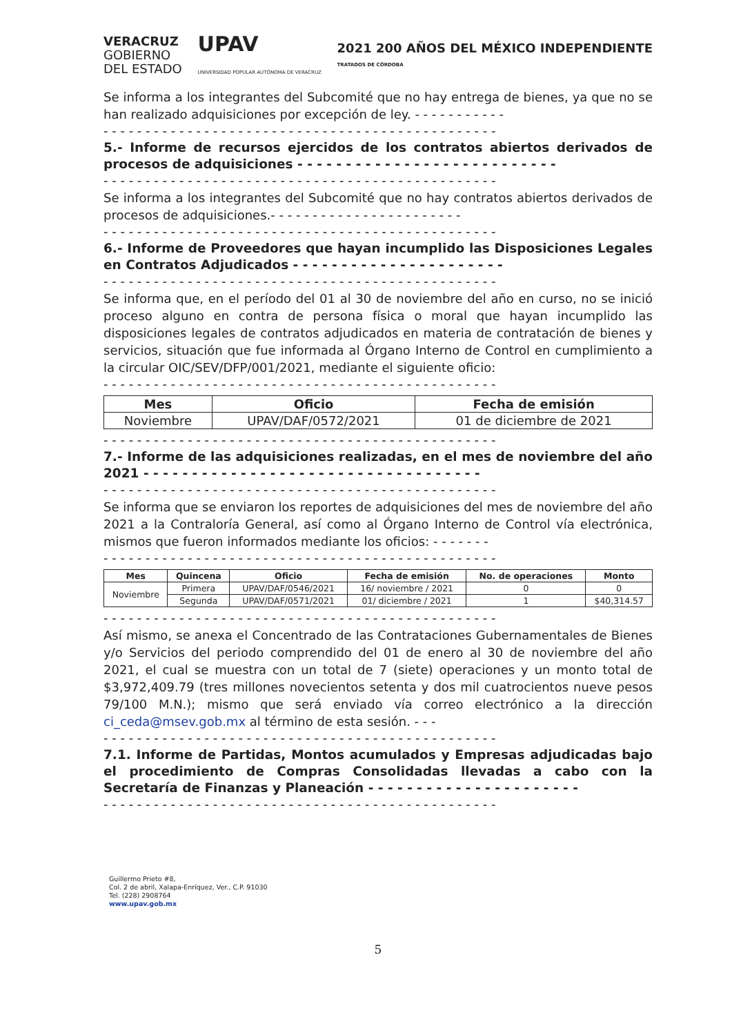VERACRUZ
GOBIERNO
DEL ESTADO
UPAV
UNIVERSIDAD POPULAR AUTÓNOMA DE VERACRUZ
2021 200 AÑOS DEL MÉXICO INDEPENDIENTE
TRATADOS DE CÓRDOBA
Se informa a los integrantes del Subcomité que no hay entrega de bienes, ya que no se han realizado adquisiciones por excepción de ley. - - - - - - - - - - -
- - - - - - - - - - - - - - - - - - - - - - - - - - - - - - - - - - - - - - - - - - - - - - -
5.- Informe de recursos ejercidos de los contratos abiertos derivados de procesos de adquisiciones - - - - - - - - - - - - - - - - - - - - - - - - - - -
- - - - - - - - - - - - - - - - - - - - - - - - - - - - - - - - - - - - - - - - - - - - - - -
Se informa a los integrantes del Subcomité que no hay contratos abiertos derivados de procesos de adquisiciones.- - - - - - - - - - - - - - - - - - - - - - -
- - - - - - - - - - - - - - - - - - - - - - - - - - - - - - - - - - - - - - - - - - - - - - -
6.- Informe de Proveedores que hayan incumplido las Disposiciones Legales en Contratos Adjudicados - - - - - - - - - - - - - - - - - - - - - -
- - - - - - - - - - - - - - - - - - - - - - - - - - - - - - - - - - - - - - - - - - - - - - -
Se informa que, en el período del 01 al 30 de noviembre del año en curso, no se inició proceso alguno en contra de persona física o moral que hayan incumplido las disposiciones legales de contratos adjudicados en materia de contratación de bienes y servicios, situación que fue informada al Órgano Interno de Control en cumplimiento a la circular OIC/SEV/DFP/001/2021, mediante el siguiente oficio:
- - - - - - - - - - - - - - - - - - - - - - - - - - - - - - - - - - - - - - - - - - - - - - -
| Mes | Oficio | Fecha de emisión |
| --- | --- | --- |
| Noviembre | UPAV/DAF/0572/2021 | 01 de diciembre de 2021 |
- - - - - - - - - - - - - - - - - - - - - - - - - - - - - - - - - - - - - - - - - - - - - - -
7.- Informe de las adquisiciones realizadas, en el mes de noviembre del año 2021 - - - - - - - - - - - - - - - - - - - - - - - - - - - - - - - - - - -
- - - - - - - - - - - - - - - - - - - - - - - - - - - - - - - - - - - - - - - - - - - - - - -
Se informa que se enviaron los reportes de adquisiciones del mes de noviembre del año 2021 a la Contraloría General, así como al Órgano Interno de Control vía electrónica, mismos que fueron informados mediante los oficios: - - - - - - -
- - - - - - - - - - - - - - - - - - - - - - - - - - - - - - - - - - - - - - - - - - - - - - -
| Mes | Quincena | Oficio | Fecha de emisión | No. de operaciones | Monto |
| --- | --- | --- | --- | --- | --- |
| Noviembre | Primera | UPAV/DAF/0546/2021 | 16/ noviembre / 2021 | 0 | 0 |
| | Segunda | UPAV/DAF/0571/2021 | 01/ diciembre / 2021 | 1 | $40,314.57 |
- - - - - - - - - - - - - - - - - - - - - - - - - - - - - - - - - - - - - - - - - - - - - - -
Así mismo, se anexa el Concentrado de las Contrataciones Gubernamentales de Bienes y/o Servicios del periodo comprendido del 01 de enero al 30 de noviembre del año 2021, el cual se muestra con un total de 7 (siete) operaciones y un monto total de $3,972,409.79 (tres millones novecientos setenta y dos mil cuatrocientos nueve pesos 79/100 M.N.); mismo que será enviado vía correo electrónico a la dirección ci_ceda@msev.gob.mx al término de esta sesión. - - -
- - - - - - - - - - - - - - - - - - - - - - - - - - - - - - - - - - - - - - - - - - - - - - -
7.1. Informe de Partidas, Montos acumulados y Empresas adjudicadas bajo el procedimiento de Compras Consolidadas llevadas a cabo con la Secretaría de Finanzas y Planeación - - - - - - - - - - - - - - - - - - - - - -
- - - - - - - - - - - - - - - - - - - - - - - - - - - - - - - - - - - - - - - - - - - - - - -
Guillermo Prieto #8,
Col. 2 de abril, Xalapa-Enríquez, Ver., C.P. 91030
Tel. (228) 2908764
www.upav.gob.mx
5